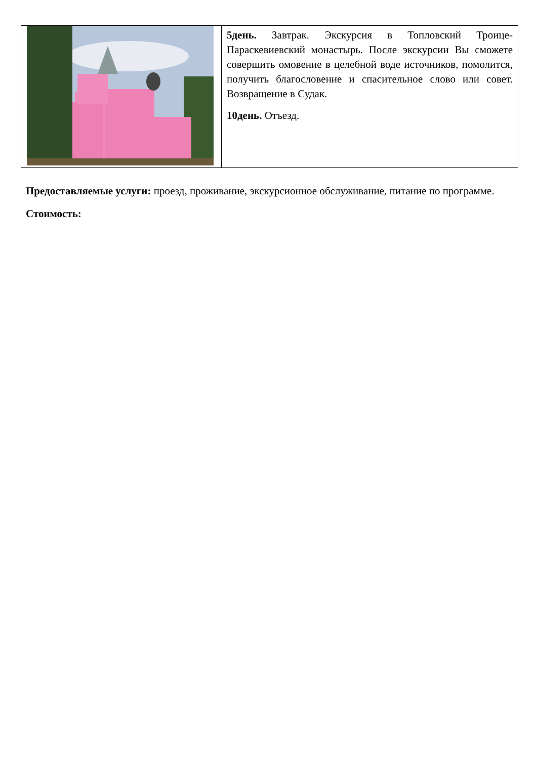| | 5день. Завтрак. Экскурсия в Топловский Троице-Параскевиевский монастырь. После экскурсии Вы сможете совершить омовение в целебной воде источников, помолится, получить благословение и спасительное слово или совет. Возвращение в Судак. 10день. Отъезд. |
Предоставляемые услуги: проезд, проживание, экскурсионное обслуживание, питание по программе.
Стоимость: